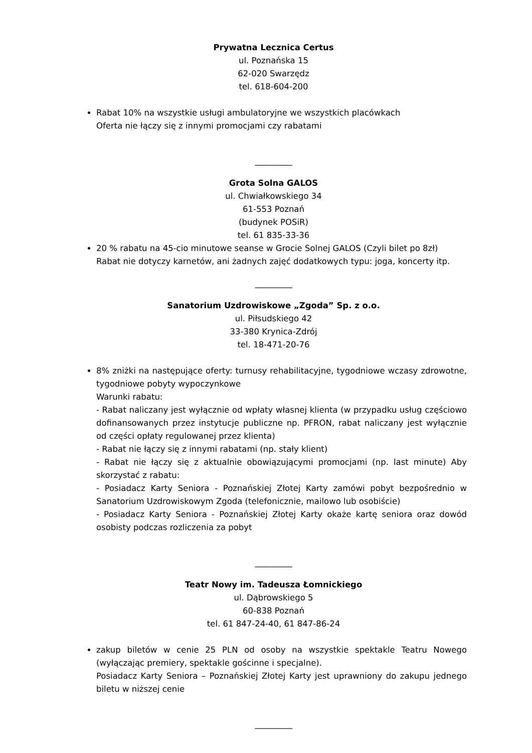Prywatna Lecznica Certus
ul. Poznańska 15
62-020 Swarzędz
tel. 618-604-200
Rabat 10% na wszystkie usługi ambulatoryjne we wszystkich placówkach
Oferta nie łączy się z innymi promocjami czy rabatami
_________
Grota Solna GALOS
ul. Chwiałkowskiego 34
61-553 Poznań
(budynek POSiR)
tel. 61 835-33-36
20 % rabatu na 45-cio minutowe seanse w Grocie Solnej GALOS (Czyli bilet po 8zł)
Rabat nie dotyczy karnetów, ani żadnych zajęć dodatkowych typu: joga, koncerty itp.
_________
Sanatorium Uzdrowiskowe „Zgoda” Sp. z o.o.
ul. Piłsudskiego 42
33-380 Krynica-Zdrój
tel. 18-471-20-76
8% zniżki na następujące oferty: turnusy rehabilitacyjne, tygodniowe wczasy zdrowotne, tygodniowe pobyty wypoczynkowe
Warunki rabatu:
- Rabat naliczany jest wyłącznie od wpłaty własnej klienta (w przypadku usług częściowo dofinansowanych przez instytucje publiczne np. PFRON, rabat naliczany jest wyłącznie od części opłaty regulowanej przez klienta)
- Rabat nie łączy się z innymi rabatami (np. stały klient)
- Rabat nie łączy się z aktualnie obowiązującymi promocjami (np. last minute) Aby skorzystać z rabatu:
- Posiadacz Karty Seniora - Poznańskiej Złotej Karty zamówi pobyt bezpośrednio w Sanatorium Uzdrowiskowym Zgoda (telefonicznie, mailowo lub osobiście)
- Posiadacz Karty Seniora - Poznańskiej Złotej Karty okaże kartę seniora oraz dowód osobisty podczas rozliczenia za pobyt
_________
Teatr Nowy im. Tadeusza Łomnickiego
ul. Dąbrowskiego 5
60-838 Poznań
tel. 61 847-24-40, 61 847-86-24
zakup biletów w cenie 25 PLN od osoby na wszystkie spektakle Teatru Nowego (wyłączając premiery, spektakle gościnne i specjalne).
Posiadacz Karty Seniora – Poznańskiej Złotej Karty jest uprawniony do zakupu jednego biletu w niższej cenie
_________